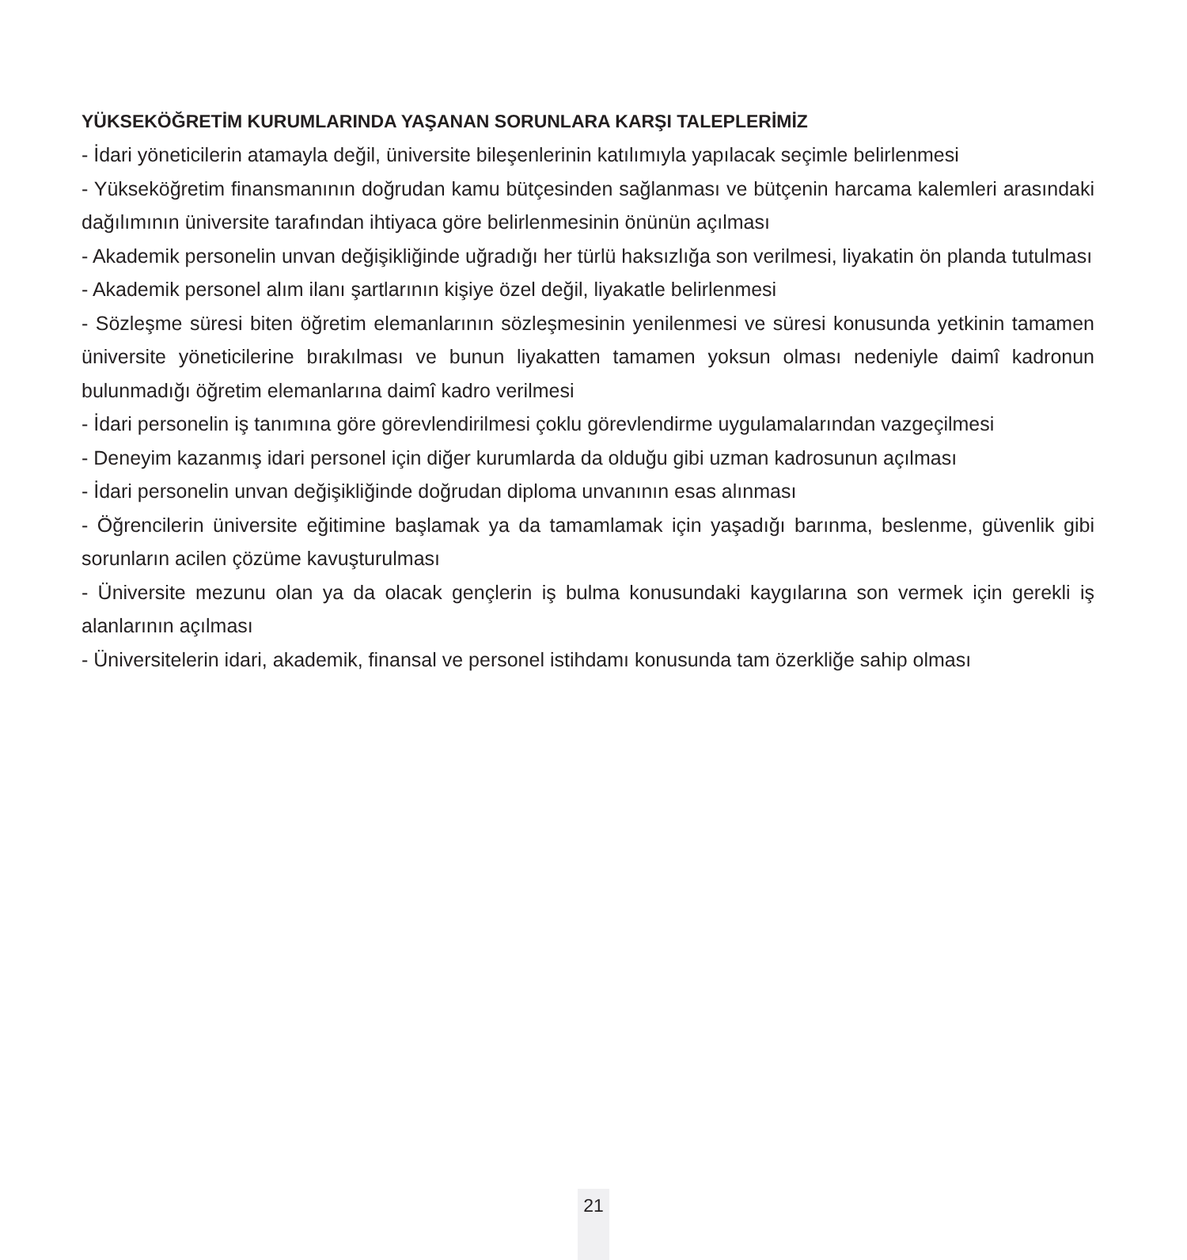YÜKSEKÖĞRETİM KURUMLARINDA YAŞANAN SORUNLARA KARŞI TALEPLERİMİZ
- İdari yöneticilerin atamayla değil, üniversite bileşenlerinin katılımıyla yapılacak seçimle belirlenmesi
- Yükseköğretim finansmanının doğrudan kamu bütçesinden sağlanması ve bütçenin harcama kalemleri arasındaki dağılımının üniversite tarafından ihtiyaca göre belirlenmesinin önünün açılması
- Akademik personelin unvan değişikliğinde uğradığı her türlü haksızlığa son verilmesi, liyakatin ön planda tutulması
- Akademik personel alım ilanı şartlarının kişiye özel değil, liyakatle belirlenmesi
- Sözleşme süresi biten öğretim elemanlarının sözleşmesinin yenilenmesi ve süresi konusunda yetkinin tamamen üniversite yöneticilerine bırakılması ve bunun liyakatten tamamen yoksun olması nedeniyle daimî kadronun bulunmadığı öğretim elemanlarına daimî kadro verilmesi
- İdari personelin iş tanımına göre görevlendirilmesi çoklu görevlendirme uygulamalarından vazgeçilmesi
- Deneyim kazanmış idari personel için diğer kurumlarda da olduğu gibi uzman kadrosunun açılması
- İdari personelin unvan değişikliğinde doğrudan diploma unvanının esas alınması
- Öğrencilerin üniversite eğitimine başlamak ya da tamamlamak için yaşadığı barınma, beslenme, güvenlik gibi sorunların acilen çözüme kavuşturulması
- Üniversite mezunu olan ya da olacak gençlerin iş bulma konusundaki kaygılarına son vermek için gerekli iş alanlarının açılması
- Üniversitelerin idari, akademik, finansal ve personel istihdamı konusunda tam özerkliğe sahip olması
21